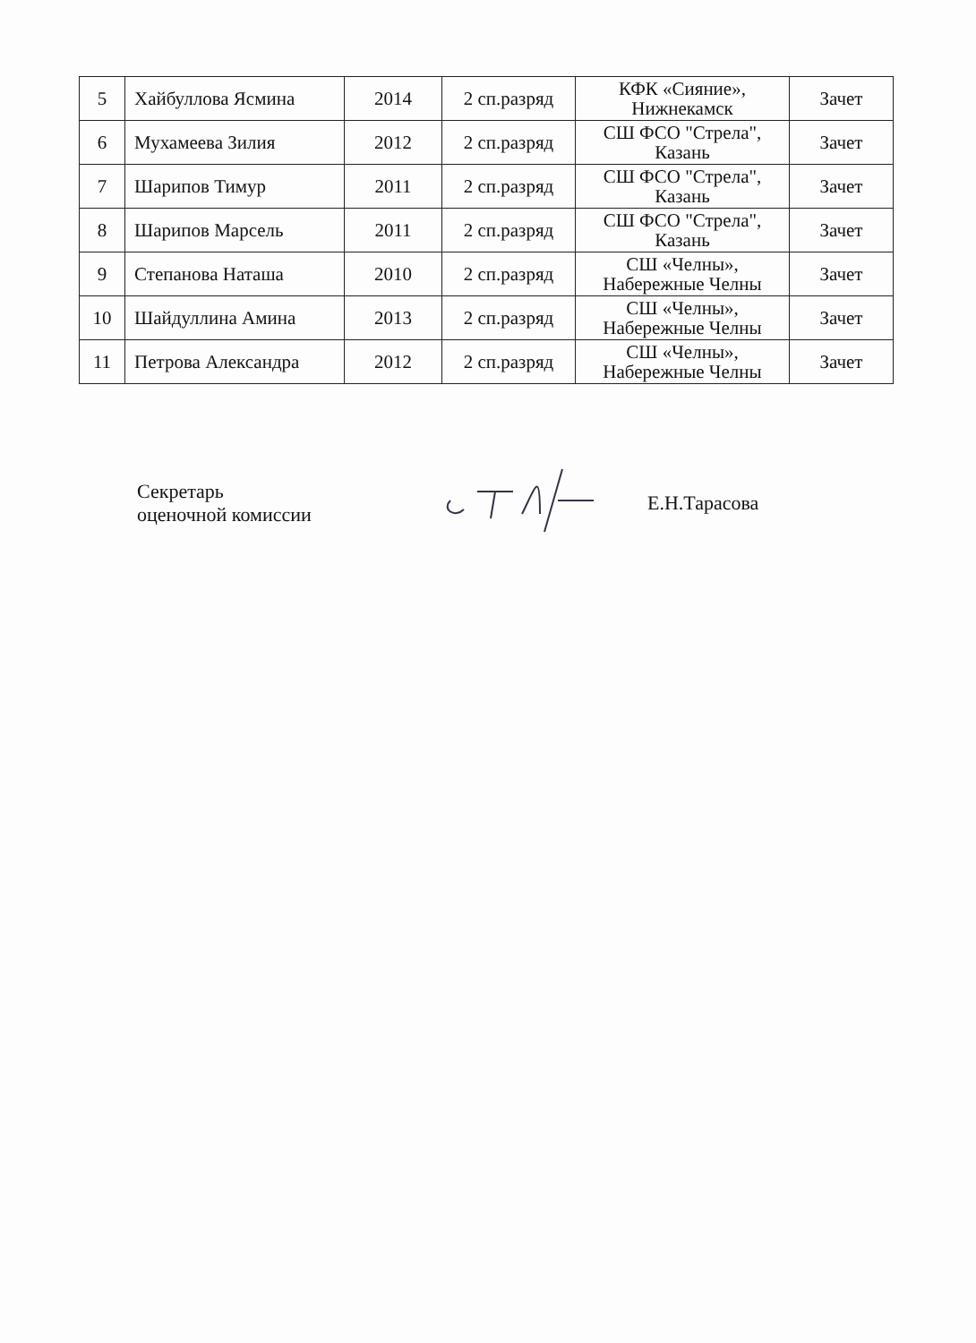| 5 | Хайбуллова Ясмина | 2014 | 2 сп.разряд | КФК «Сияние», Нижнекамск | Зачет |
| 6 | Мухамеева Зилия | 2012 | 2 сп.разряд | СШ ФСО "Стрела", Казань | Зачет |
| 7 | Шарипов Тимур | 2011 | 2 сп.разряд | СШ ФСО "Стрела", Казань | Зачет |
| 8 | Шарипов Марсель | 2011 | 2 сп.разряд | СШ ФСО "Стрела", Казань | Зачет |
| 9 | Степанова Наташа | 2010 | 2 сп.разряд | СШ «Челны», Набережные Челны | Зачет |
| 10 | Шайдуллина Амина | 2013 | 2 сп.разряд | СШ «Челны», Набережные Челны | Зачет |
| 11 | Петрова Александра | 2012 | 2 сп.разряд | СШ «Челны», Набережные Челны | Зачет |
Секретарь
оценочной комиссии
Е.Н.Тарасова